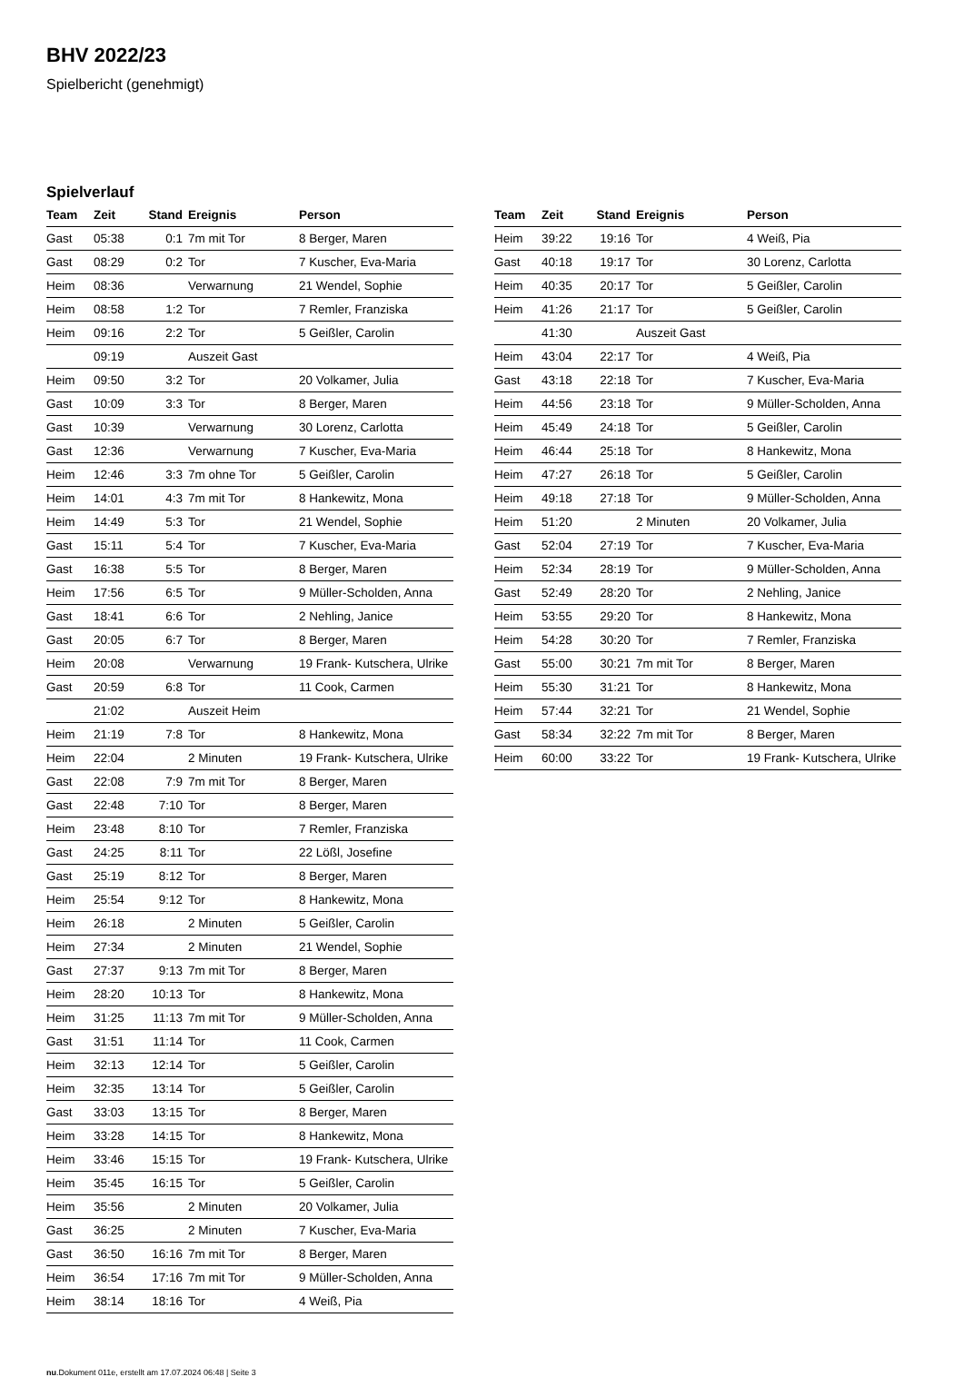BHV 2022/23
Spielbericht (genehmigt)
Spielverlauf
| Team | Zeit | Stand | Ereignis | Person |
| --- | --- | --- | --- | --- |
| Gast | 05:38 | 0:1 | 7m mit Tor | 8 Berger, Maren |
| Gast | 08:29 | 0:2 | Tor | 7 Kuscher, Eva-Maria |
| Heim | 08:36 | | Verwarnung | 21 Wendel, Sophie |
| Heim | 08:58 | 1:2 | Tor | 7 Remler, Franziska |
| Heim | 09:16 | 2:2 | Tor | 5 Geißler, Carolin |
| | 09:19 | | Auszeit Gast | |
| Heim | 09:50 | 3:2 | Tor | 20 Volkamer, Julia |
| Gast | 10:09 | 3:3 | Tor | 8 Berger, Maren |
| Gast | 10:39 | | Verwarnung | 30 Lorenz, Carlotta |
| Gast | 12:36 | | Verwarnung | 7 Kuscher, Eva-Maria |
| Heim | 12:46 | 3:3 | 7m ohne Tor | 5 Geißler, Carolin |
| Heim | 14:01 | 4:3 | 7m mit Tor | 8 Hankewitz, Mona |
| Heim | 14:49 | 5:3 | Tor | 21 Wendel, Sophie |
| Gast | 15:11 | 5:4 | Tor | 7 Kuscher, Eva-Maria |
| Gast | 16:38 | 5:5 | Tor | 8 Berger, Maren |
| Heim | 17:56 | 6:5 | Tor | 9 Müller-Scholden, Anna |
| Gast | 18:41 | 6:6 | Tor | 2 Nehling, Janice |
| Gast | 20:05 | 6:7 | Tor | 8 Berger, Maren |
| Heim | 20:08 | | Verwarnung | 19 Frank- Kutschera, Ulrike |
| Gast | 20:59 | 6:8 | Tor | 11 Cook, Carmen |
| | 21:02 | | Auszeit Heim | |
| Heim | 21:19 | 7:8 | Tor | 8 Hankewitz, Mona |
| Heim | 22:04 | | 2 Minuten | 19 Frank- Kutschera, Ulrike |
| Gast | 22:08 | 7:9 | 7m mit Tor | 8 Berger, Maren |
| Gast | 22:48 | 7:10 | Tor | 8 Berger, Maren |
| Heim | 23:48 | 8:10 | Tor | 7 Remler, Franziska |
| Gast | 24:25 | 8:11 | Tor | 22 Lößl, Josefine |
| Gast | 25:19 | 8:12 | Tor | 8 Berger, Maren |
| Heim | 25:54 | 9:12 | Tor | 8 Hankewitz, Mona |
| Heim | 26:18 | | 2 Minuten | 5 Geißler, Carolin |
| Heim | 27:34 | | 2 Minuten | 21 Wendel, Sophie |
| Gast | 27:37 | 9:13 | 7m mit Tor | 8 Berger, Maren |
| Heim | 28:20 | 10:13 | Tor | 8 Hankewitz, Mona |
| Heim | 31:25 | 11:13 | 7m mit Tor | 9 Müller-Scholden, Anna |
| Gast | 31:51 | 11:14 | Tor | 11 Cook, Carmen |
| Heim | 32:13 | 12:14 | Tor | 5 Geißler, Carolin |
| Heim | 32:35 | 13:14 | Tor | 5 Geißler, Carolin |
| Gast | 33:03 | 13:15 | Tor | 8 Berger, Maren |
| Heim | 33:28 | 14:15 | Tor | 8 Hankewitz, Mona |
| Heim | 33:46 | 15:15 | Tor | 19 Frank- Kutschera, Ulrike |
| Heim | 35:45 | 16:15 | Tor | 5 Geißler, Carolin |
| Heim | 35:56 | | 2 Minuten | 20 Volkamer, Julia |
| Gast | 36:25 | | 2 Minuten | 7 Kuscher, Eva-Maria |
| Gast | 36:50 | 16:16 | 7m mit Tor | 8 Berger, Maren |
| Heim | 36:54 | 17:16 | 7m mit Tor | 9 Müller-Scholden, Anna |
| Heim | 38:14 | 18:16 | Tor | 4 Weiß, Pia |
| Team | Zeit | Stand | Ereignis | Person |
| --- | --- | --- | --- | --- |
| Heim | 39:22 | 19:16 | Tor | 4 Weiß, Pia |
| Gast | 40:18 | 19:17 | Tor | 30 Lorenz, Carlotta |
| Heim | 40:35 | 20:17 | Tor | 5 Geißler, Carolin |
| Heim | 41:26 | 21:17 | Tor | 5 Geißler, Carolin |
| | 41:30 | | Auszeit Gast | |
| Heim | 43:04 | 22:17 | Tor | 4 Weiß, Pia |
| Gast | 43:18 | 22:18 | Tor | 7 Kuscher, Eva-Maria |
| Heim | 44:56 | 23:18 | Tor | 9 Müller-Scholden, Anna |
| Heim | 45:49 | 24:18 | Tor | 5 Geißler, Carolin |
| Heim | 46:44 | 25:18 | Tor | 8 Hankewitz, Mona |
| Heim | 47:27 | 26:18 | Tor | 5 Geißler, Carolin |
| Heim | 49:18 | 27:18 | Tor | 9 Müller-Scholden, Anna |
| Heim | 51:20 | | 2 Minuten | 20 Volkamer, Julia |
| Gast | 52:04 | 27:19 | Tor | 7 Kuscher, Eva-Maria |
| Heim | 52:34 | 28:19 | Tor | 9 Müller-Scholden, Anna |
| Gast | 52:49 | 28:20 | Tor | 2 Nehling, Janice |
| Heim | 53:55 | 29:20 | Tor | 8 Hankewitz, Mona |
| Heim | 54:28 | 30:20 | Tor | 7 Remler, Franziska |
| Gast | 55:00 | 30:21 | 7m mit Tor | 8 Berger, Maren |
| Heim | 55:30 | 31:21 | Tor | 8 Hankewitz, Mona |
| Heim | 57:44 | 32:21 | Tor | 21 Wendel, Sophie |
| Gast | 58:34 | 32:22 | 7m mit Tor | 8 Berger, Maren |
| Heim | 60:00 | 33:22 | Tor | 19 Frank- Kutschera, Ulrike |
nu.Dokument 011e, erstellt am 17.07.2024 06:48 | Seite 3